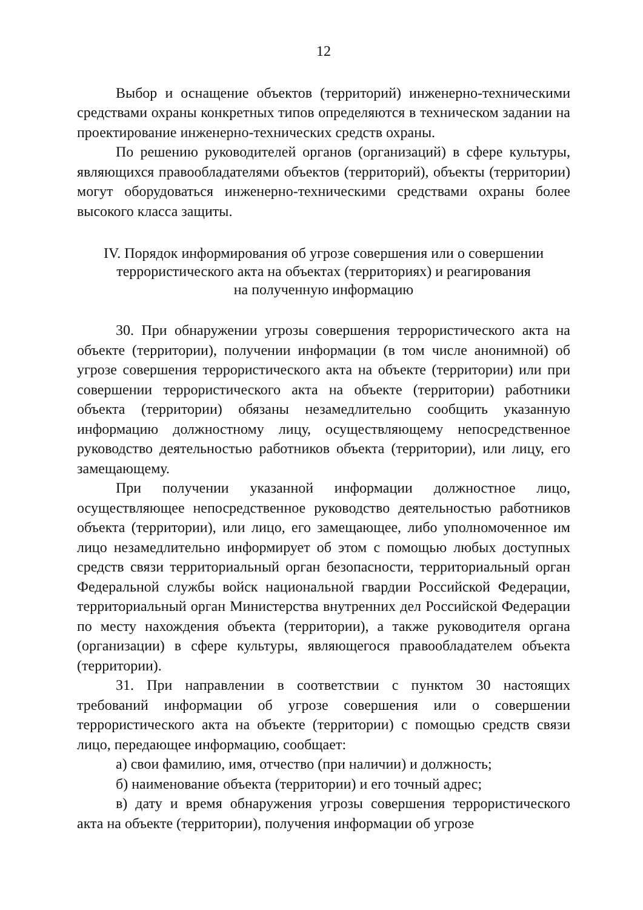12
Выбор и оснащение объектов (территорий) инженерно-техническими средствами охраны конкретных типов определяются в техническом задании на проектирование инженерно-технических средств охраны.
По решению руководителей органов (организаций) в сфере культуры, являющихся правообладателями объектов (территорий), объекты (территории) могут оборудоваться инженерно-техническими средствами охраны более высокого класса защиты.
IV. Порядок информирования об угрозе совершения или о совершении
террористического акта на объектах (территориях) и реагирования
на полученную информацию
30. При обнаружении угрозы совершения террористического акта на объекте (территории), получении информации (в том числе анонимной) об угрозе совершения террористического акта на объекте (территории) или при совершении террористического акта на объекте (территории) работники объекта (территории) обязаны незамедлительно сообщить указанную информацию должностному лицу, осуществляющему непосредственное руководство деятельностью работников объекта (территории), или лицу, его замещающему.
При получении указанной информации должностное лицо, осуществляющее непосредственное руководство деятельностью работников объекта (территории), или лицо, его замещающее, либо уполномоченное им лицо незамедлительно информирует об этом с помощью любых доступных средств связи территориальный орган безопасности, территориальный орган Федеральной службы войск национальной гвардии Российской Федерации, территориальный орган Министерства внутренних дел Российской Федерации по месту нахождения объекта (территории), а также руководителя органа (организации) в сфере культуры, являющегося правообладателем объекта (территории).
31. При направлении в соответствии с пунктом 30 настоящих требований информации об угрозе совершения или о совершении террористического акта на объекте (территории) с помощью средств связи лицо, передающее информацию, сообщает:
а) свои фамилию, имя, отчество (при наличии) и должность;
б) наименование объекта (территории) и его точный адрес;
в) дату и время обнаружения угрозы совершения террористического акта на объекте (территории), получения информации об угрозе